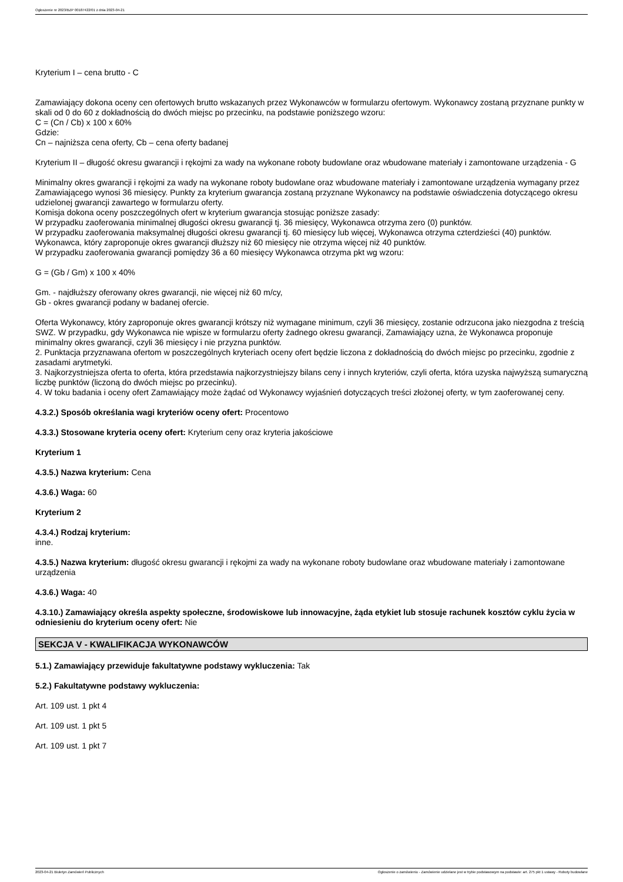Ogłoszenie nr 2023/BZP 00187422/01 z dnia 2023-04-21
Kryterium I – cena brutto - C
Zamawiający dokona oceny cen ofertowych brutto wskazanych przez Wykonawców w formularzu ofertowym. Wykonawcy zostaną przyznane punkty w skali od 0 do 60 z dokładnością do dwóch miejsc po przecinku, na podstawie poniższego wzoru:
C = (Cn / Cb) x 100 x 60%
Gdzie:
Cn – najniższa cena oferty, Cb – cena oferty badanej
Kryterium II – długość okresu gwarancji i rękojmi za wady na wykonane roboty budowlane oraz wbudowane materiały i zamontowane urządzenia - G
Minimalny okres gwarancji i rękojmi za wady na wykonane roboty budowlane oraz wbudowane materiały i zamontowane urządzenia wymagany przez Zamawiającego wynosi 36 miesięcy. Punkty za kryterium gwarancja zostaną przyznane Wykonawcy na podstawie oświadczenia dotyczącego okresu udzielonej gwarancji zawartego w formularzu oferty.
Komisja dokona oceny poszczególnych ofert w kryterium gwarancja stosując poniższe zasady:
W przypadku zaoferowania minimalnej długości okresu gwarancji tj. 36 miesięcy, Wykonawca otrzyma zero (0) punktów.
W przypadku zaoferowania maksymalnej długości okresu gwarancji tj. 60 miesięcy lub więcej, Wykonawca otrzyma czterdzieści (40) punktów. Wykonawca, który zaproponuje okres gwarancji dłuższy niż 60 miesięcy nie otrzyma więcej niż 40 punktów.
W przypadku zaoferowania gwarancji pomiędzy 36 a 60 miesięcy Wykonawca otrzyma pkt wg wzoru:
G = (Gb / Gm) x 100 x 40%
Gm. - najdłuższy oferowany okres gwarancji, nie więcej niż 60 m/cy,
Gb - okres gwarancji podany w badanej ofercie.
Oferta Wykonawcy, który zaproponuje okres gwarancji krótszy niż wymagane minimum, czyli 36 miesięcy, zostanie odrzucona jako niezgodna z treścią SWZ. W przypadku, gdy Wykonawca nie wpisze w formularzu oferty żadnego okresu gwarancji, Zamawiający uzna, że Wykonawca proponuje minimalny okres gwarancji, czyli 36 miesięcy i nie przyzna punktów.
2. Punktacja przyznawana ofertom w poszczególnych kryteriach oceny ofert będzie liczona z dokładnością do dwóch miejsc po przecinku, zgodnie z zasadami arytmetyki.
3. Najkorzystniejsza oferta to oferta, która przedstawia najkorzystniejszy bilans ceny i innych kryteriów, czyli oferta, która uzyska najwyższą sumaryczną liczbę punktów (liczoną do dwóch miejsc po przecinku).
4. W toku badania i oceny ofert Zamawiający może żądać od Wykonawcy wyjaśnień dotyczących treści złożonej oferty, w tym zaoferowanej ceny.
4.3.2.) Sposób określania wagi kryteriów oceny ofert: Procentowo
4.3.3.) Stosowane kryteria oceny ofert: Kryterium ceny oraz kryteria jakościowe
Kryterium 1
4.3.5.) Nazwa kryterium: Cena
4.3.6.) Waga: 60
Kryterium 2
4.3.4.) Rodzaj kryterium:
inne.
4.3.5.) Nazwa kryterium: długość okresu gwarancji i rękojmi za wady na wykonane roboty budowlane oraz wbudowane materiały i zamontowane urządzenia
4.3.6.) Waga: 40
4.3.10.) Zamawiający określa aspekty społeczne, środowiskowe lub innowacyjne, żąda etykiet lub stosuje rachunek kosztów cyklu życia w odniesieniu do kryterium oceny ofert: Nie
SEKCJA V - KWALIFIKACJA WYKONAWCÓW
5.1.) Zamawiający przewiduje fakultatywne podstawy wykluczenia: Tak
5.2.) Fakultatywne podstawy wykluczenia:
Art. 109 ust. 1 pkt 4
Art. 109 ust. 1 pkt 5
Art. 109 ust. 1 pkt 7
2023-04-21 Biuletyn Zamówień Publicznych Ogłoszenie o zamówieniu - Zamówienie udzielane jest w trybie podstawowym na podstawie: art. 275 pkt 1 ustawy - Roboty budowlane